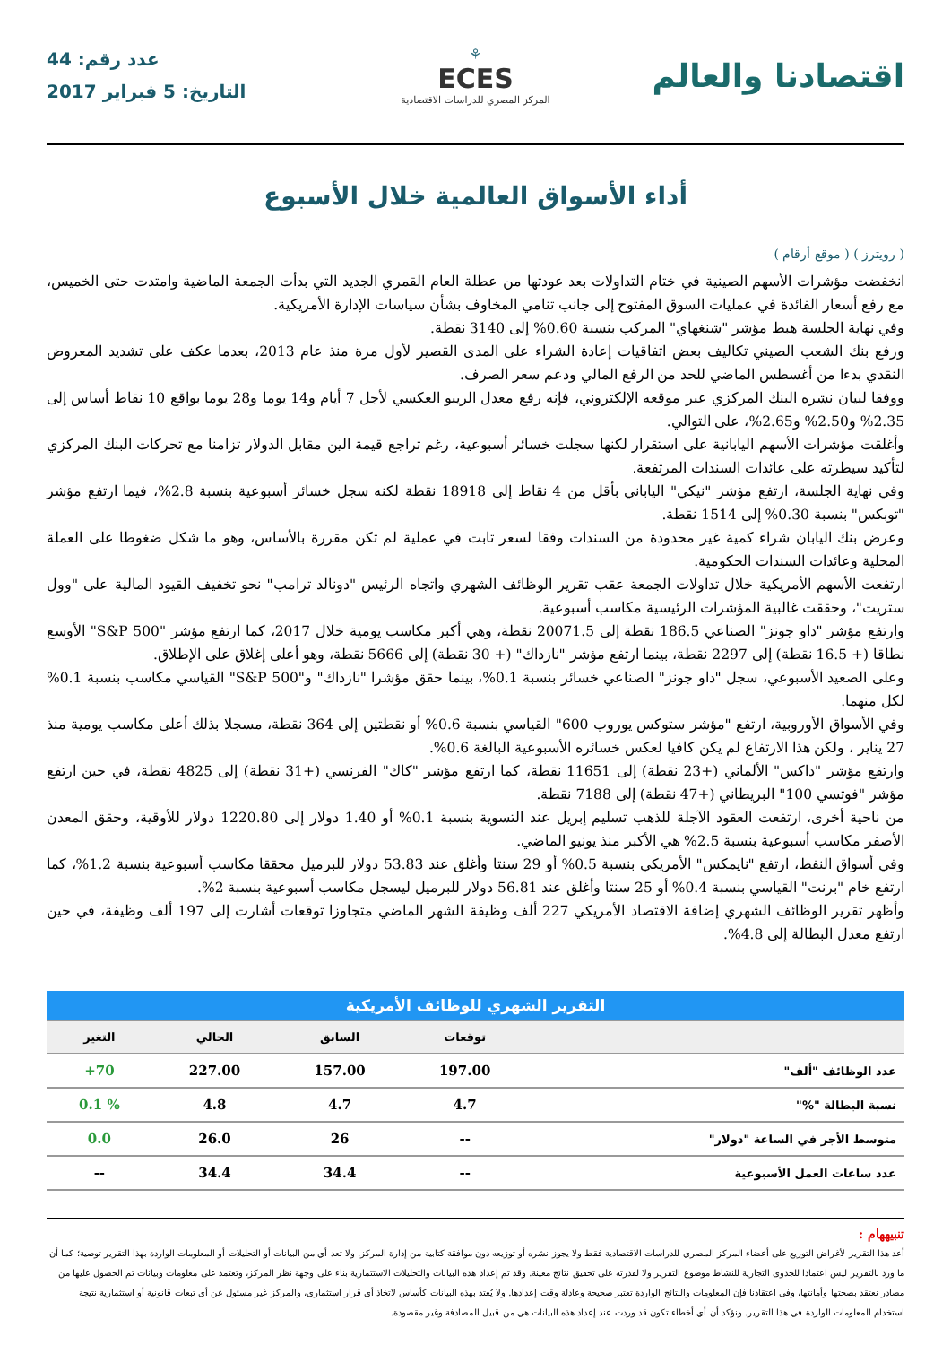اقتصادنا والعالم
⚘
ECES
المركز المصري للدراسات الاقتصادية
عدد رقم: 44
التاريخ: 5 فبراير 2017
أداء الأسواق العالمية خلال الأسبوع
( رويترز ) ( موقع أرقام )
انخفضت مؤشرات الأسهم الصينية في ختام التداولات بعد عودتها من عطلة العام القمري الجديد التي بدأت الجمعة الماضية وامتدت حتى الخميس، مع رفع أسعار الفائدة في عمليات السوق المفتوح إلى جانب تنامي المخاوف بشأن سياسات الإدارة الأمريكية.
وفي نهاية الجلسة هبط مؤشر "شنغهاي" المركب بنسبة 0.60% إلى 3140 نقطة.
ورفع بنك الشعب الصيني تكاليف بعض اتفاقيات إعادة الشراء على المدى القصير لأول مرة منذ عام 2013، بعدما عكف على تشديد المعروض النقدي بدءا من أغسطس الماضي للحد من الرفع المالي ودعم سعر الصرف.
ووفقا لبيان نشره البنك المركزي عبر موقعه الإلكتروني، فإنه رفع معدل الريبو العكسي لأجل 7 أيام و14 يوما و28 يوما بواقع 10 نقاط أساس إلى 2.35% و2.50% و2.65%، على التوالي.
وأغلقت مؤشرات الأسهم اليابانية على استقرار لكنها سجلت خسائر أسبوعية، رغم تراجع قيمة الين مقابل الدولار تزامنا مع تحركات البنك المركزي لتأكيد سيطرته على عائدات السندات المرتفعة.
وفي نهاية الجلسة، ارتفع مؤشر "نيكي" الياباني بأقل من 4 نقاط إلى 18918 نقطة لكنه سجل خسائر أسبوعية بنسبة 2.8%، فيما ارتفع مؤشر "توبكس" بنسبة 0.30% إلى 1514 نقطة.
وعرض بنك اليابان شراء كمية غير محدودة من السندات وفقا لسعر ثابت في عملية لم تكن مقررة بالأساس، وهو ما شكل ضغوطا على العملة المحلية وعائدات السندات الحكومية.
ارتفعت الأسهم الأمريكية خلال تداولات الجمعة عقب تقرير الوظائف الشهري واتجاه الرئيس "دونالد ترامب" نحو تخفيف القيود المالية على "وول ستريت"، وحققت غالبية المؤشرات الرئيسية مكاسب أسبوعية.
وارتفع مؤشر "داو جونز" الصناعي 186.5 نقطة إلى 20071.5 نقطة، وهي أكبر مكاسب يومية خلال 2017، كما ارتفع مؤشر "S&P 500" الأوسع نطاقا (+ 16.5 نقطة) إلى 2297 نقطة، بينما ارتفع مؤشر "نازداك" (+ 30 نقطة) إلى 5666 نقطة، وهو أعلى إغلاق على الإطلاق.
وعلى الصعيد الأسبوعي، سجل "داو جونز" الصناعي خسائر بنسبة 0.1%، بينما حقق مؤشرا "نازداك" و"S&P 500" القياسي مكاسب بنسبة 0.1% لكل منهما.
وفي الأسواق الأوروبية، ارتفع "مؤشر ستوكس يوروب 600" القياسي بنسبة 0.6% أو نقطتين إلى 364 نقطة، مسجلا بذلك أعلى مكاسب يومية منذ 27 يناير ، ولكن هذا الارتفاع لم يكن كافيا لعكس خسائره الأسبوعية البالغة 0.6%.
وارتفع مؤشر "داكس" الألماني (+23 نقطة) إلى 11651 نقطة، كما ارتفع مؤشر "كاك" الفرنسي (+31 نقطة) إلى 4825 نقطة، في حين ارتفع مؤشر "فوتسي 100" البريطاني (+47 نقطة) إلى 7188 نقطة.
من ناحية أخرى، ارتفعت العقود الآجلة للذهب تسليم إبريل عند التسوية بنسبة 0.1% أو 1.40 دولار إلى 1220.80 دولار للأوقية، وحقق المعدن الأصفر مكاسب أسبوعية بنسبة 2.5% هي الأكبر منذ يونيو الماضي.
وفي أسواق النفط، ارتفع "نايمكس" الأمريكي بنسبة 0.5% أو 29 سنتا وأغلق عند 53.83 دولار للبرميل محققا مكاسب أسبوعية بنسبة 1.2%، كما ارتفع خام "برنت" القياسي بنسبة 0.4% أو 25 سنتا وأغلق عند 56.81 دولار للبرميل ليسجل مكاسب أسبوعية بنسبة 2%.
وأظهر تقرير الوظائف الشهري إضافة الاقتصاد الأمريكي 227 ألف وظيفة الشهر الماضي متجاوزا توقعات أشارت إلى 197 ألف وظيفة، في حين ارتفع معدل البطالة إلى 4.8%.
| التقرير الشهري للوظائف الأمريكية | | | | |
| | توقعات | السابق | الحالي | التغير |
| عدد الوظائف "ألف" | 197.00 | 157.00 | 227.00 | 70+ |
| نسبة البطالة "%" | 4.7 | 4.7 | 4.8 | % 0.1 |
| متوسط الأجر في الساعة "دولار" | -- | 26 | 26.0 | 0.0 |
| عدد ساعات العمل الأسبوعية | -- | 34.4 | 34.4 | -- |
تنبيههام :
أعد هذا التقرير لأغراض التوزيع على أعضاء المركز المصري للدراسات الاقتصادية فقط ولا يجوز نشره أو توزيعه دون موافقة كتابية من إدارة المركز. ولا تعد أي من البيانات أو التحليلات أو المعلومات الواردة بهذا التقرير توصية؛ كما أن ما ورد بالتقرير ليس اعتمادا للجدوى التجارية للنشاط موضوع التقرير ولا لقدرته على تحقيق نتائج معينة. وقد تم إعداد هذه البيانات والتحليلات الاستثمارية بناء على وجهة نظر المركز، وتعتمد على معلومات وبيانات تم الحصول عليها من مصادر نعتقد بصحتها وأمانتها، وفي اعتقادنا فإن المعلومات والنتائج الواردة تعتبر صحيحة وعادلة وقت إعدادها. ولا يُعتد بهذه البيانات كأساس لاتخاذ أي قرار استثماري، والمركز غير مسئول عن أي تبعات قانونية أو استثمارية نتيجة استخدام المعلومات الواردة في هذا التقرير. ونؤكد أن أي أخطاء تكون قد وردت عند إعداد هذه البيانات هي من قبيل المصادفة وغير مقصودة.